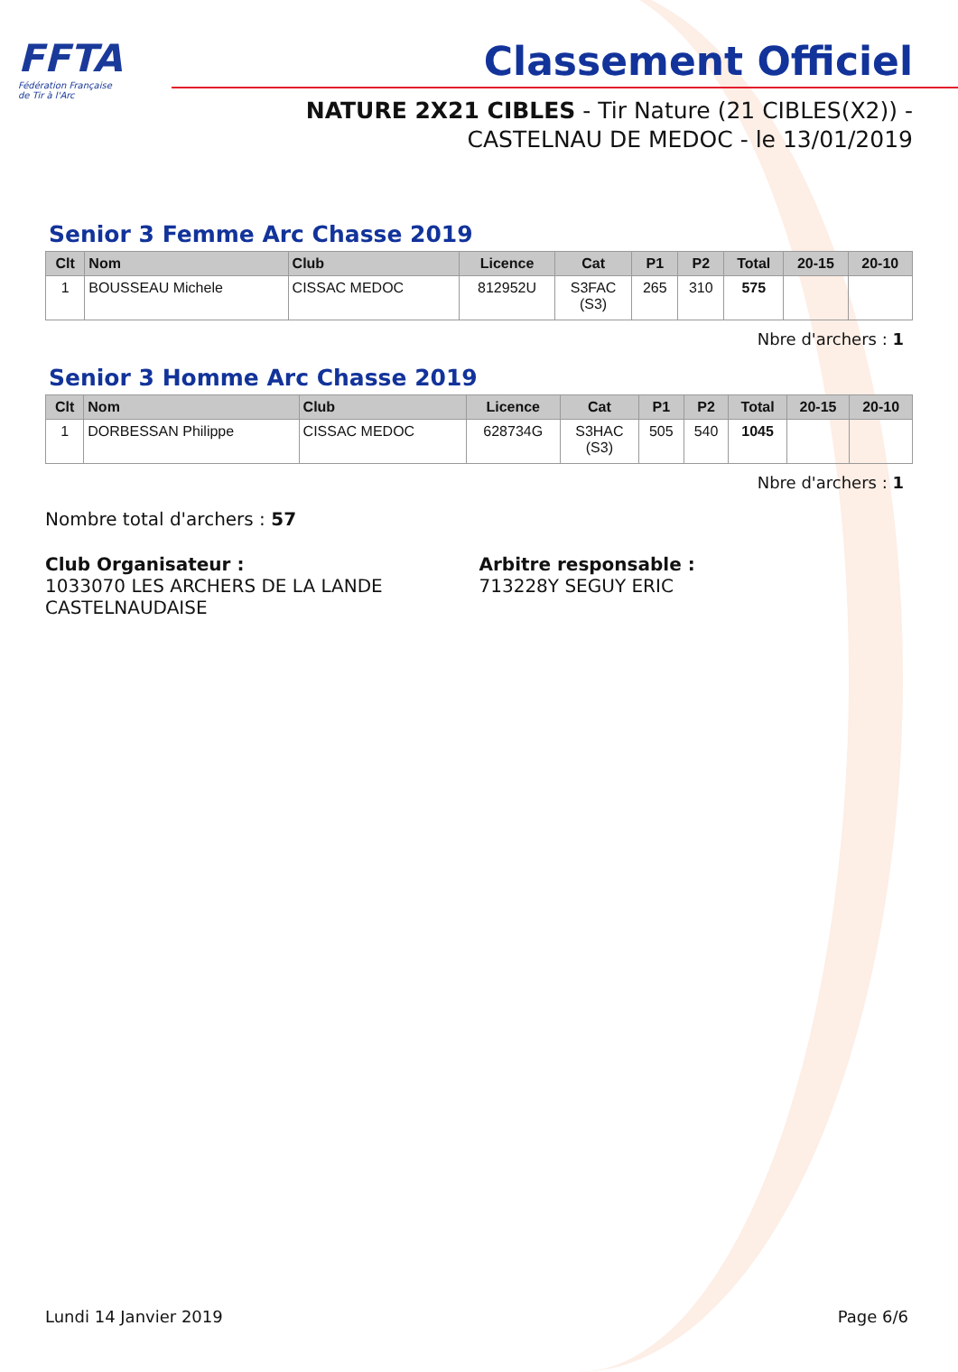FFTA
Fédération Française
de Tir à l'Arc
Classement Officiel
NATURE 2X21 CIBLES - Tir Nature (21 CIBLES(X2)) -
CASTELNAU DE MEDOC - le 13/01/2019
Senior 3 Femme Arc Chasse 2019
| Clt | Nom | Club | Licence | Cat | P1 | P2 | Total | 20-15 | 20-10 |
| --- | --- | --- | --- | --- | --- | --- | --- | --- | --- |
| 1 | BOUSSEAU Michele | CISSAC MEDOC | 812952U | S3FAC (S3) | 265 | 310 | 575 | | |
Nbre d'archers : 1
Senior 3 Homme Arc Chasse 2019
| Clt | Nom | Club | Licence | Cat | P1 | P2 | Total | 20-15 | 20-10 |
| --- | --- | --- | --- | --- | --- | --- | --- | --- | --- |
| 1 | DORBESSAN Philippe | CISSAC MEDOC | 628734G | S3HAC (S3) | 505 | 540 | 1045 | | |
Nbre d'archers : 1
Nombre total d'archers : 57
Club Organisateur :
1033070 LES ARCHERS DE LA LANDE CASTELNAUDAISE
Arbitre responsable :
713228Y SEGUY ERIC
Lundi 14 Janvier 2019 Page 6/6